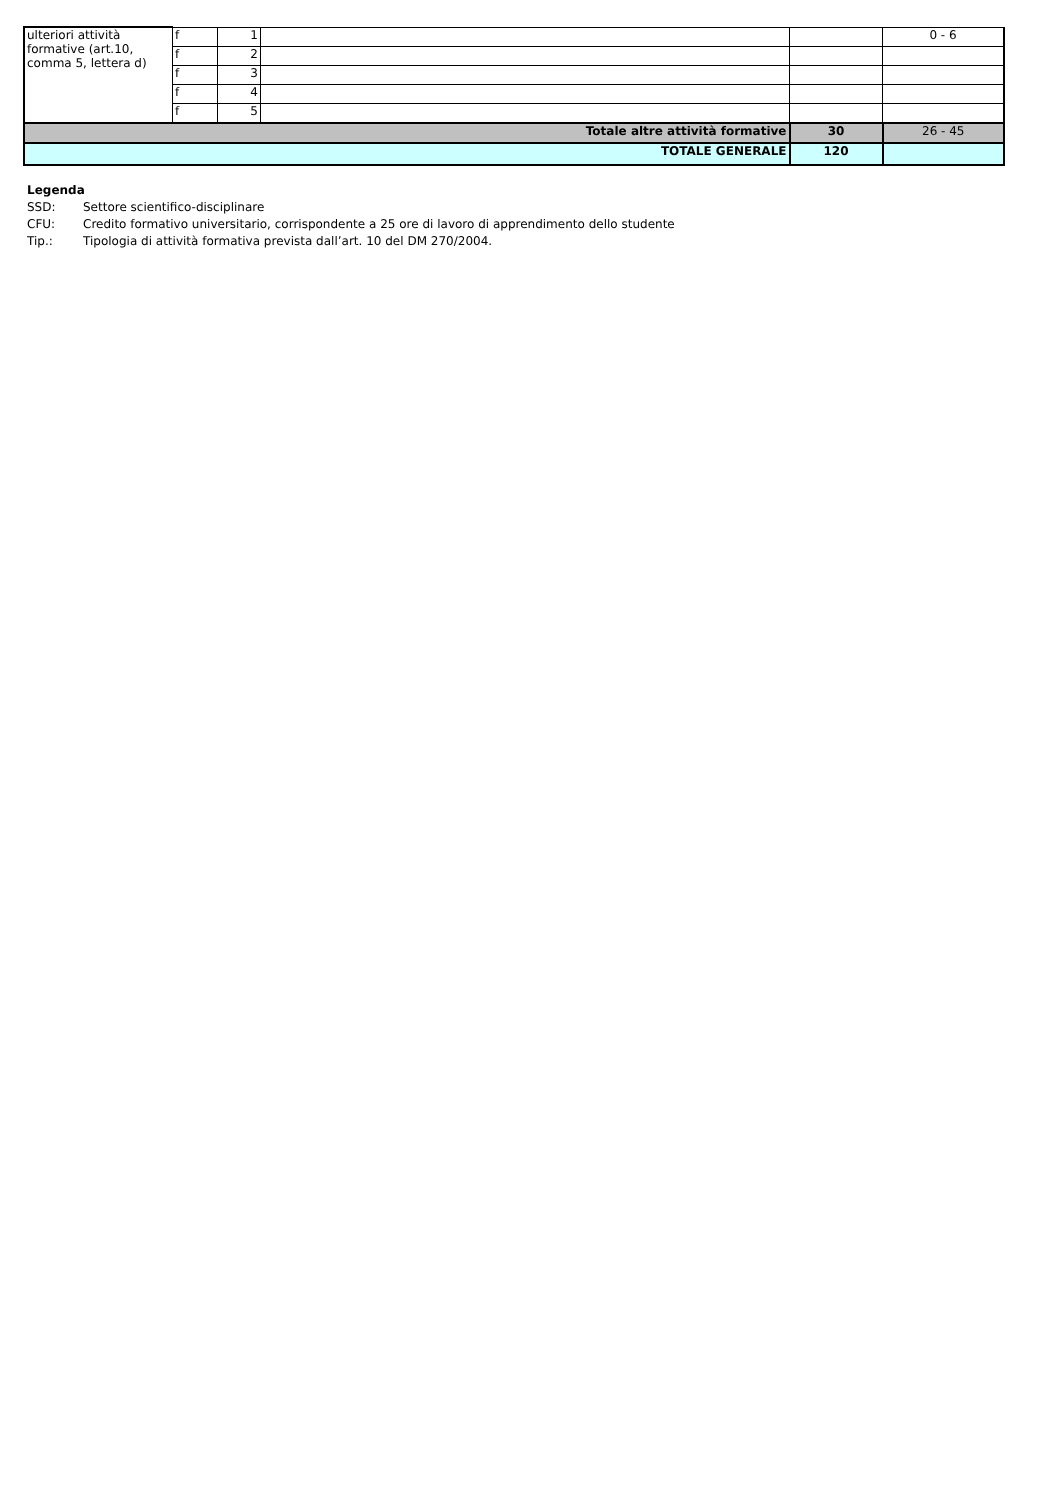| ulteriori attività formative (art.10, comma 5, lettera d) | f | 1 | | | 0 - 6 |
| | f | 2 | | | |
| | f | 3 | | | |
| | f | 4 | | | |
| | f | 5 | | | |
| Totale altre attività formative | | | | 30 | 26 - 45 |
| TOTALE GENERALE | | | | 120 | |
Legenda
SSD: Settore scientifico-disciplinare
CFU: Credito formativo universitario, corrispondente a 25 ore di lavoro di apprendimento dello studente
Tip.: Tipologia di attività formativa prevista dall’art. 10 del DM 270/2004.